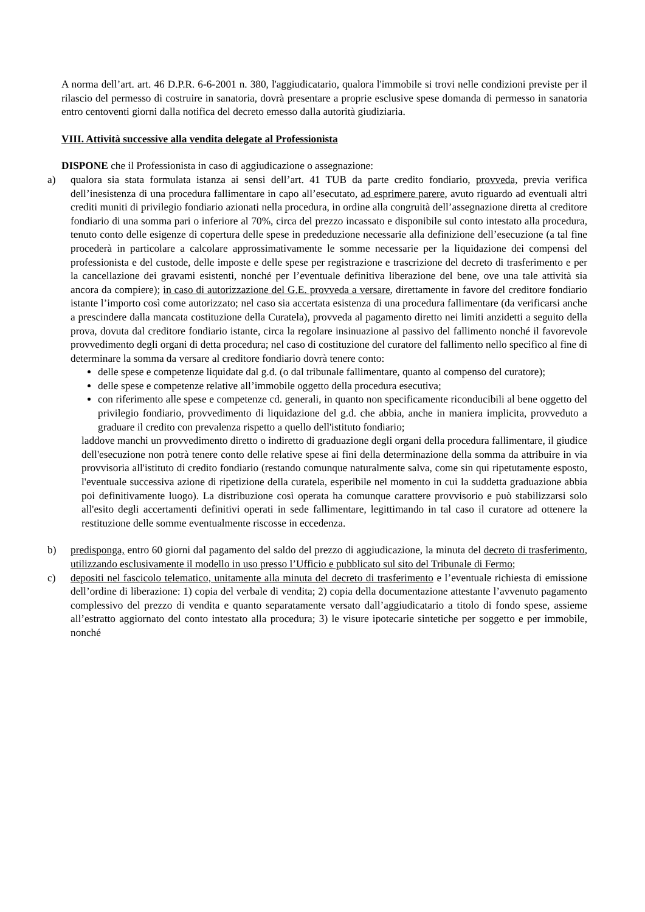A norma dell’art. art. 46 D.P.R. 6-6-2001 n. 380, l'aggiudicatario, qualora l'immobile si trovi nelle condizioni previste per il rilascio del permesso di costruire in sanatoria, dovrà presentare a proprie esclusive spese domanda di permesso in sanatoria entro centoventi giorni dalla notifica del decreto emesso dalla autorità giudiziaria.
VIII. Attività successive alla vendita delegate al Professionista
DISPONE che il Professionista in caso di aggiudicazione o assegnazione:
a) qualora sia stata formulata istanza ai sensi dell’art. 41 TUB da parte credito fondiario, provveda, previa verifica dell’inesistenza di una procedura fallimentare in capo all’esecutato, ad esprimere parere, avuto riguardo ad eventuali altri crediti muniti di privilegio fondiario azionati nella procedura, in ordine alla congruità dell’assegnazione diretta al creditore fondiario di una somma pari o inferiore al 70%, circa del prezzo incassato e disponibile sul conto intestato alla procedura, tenuto conto delle esigenze di copertura delle spese in prededuzione necessarie alla definizione dell’esecuzione (a tal fine procederà in particolare a calcolare approssimativamente le somme necessarie per la liquidazione dei compensi del professionista e del custode, delle imposte e delle spese per registrazione e trascrizione del decreto di trasferimento e per la cancellazione dei gravami esistenti, nonché per l’eventuale definitiva liberazione del bene, ove una tale attività sia ancora da compiere); in caso di autorizzazione del G.E. provveda a versare, direttamente in favore del creditore fondiario istante l’importo così come autorizzato; nel caso sia accertata esistenza di una procedura fallimentare (da verificarsi anche a prescindere dalla mancata costituzione della Curatela), provveda al pagamento diretto nei limiti anzidetti a seguito della prova, dovuta dal creditore fondiario istante, circa la regolare insinuazione al passivo del fallimento nonché il favorevole provvedimento degli organi di detta procedura; nel caso di costituzione del curatore del fallimento nello specifico al fine di determinare la somma da versare al creditore fondiario dovrà tenere conto:
delle spese e competenze liquidate dal g.d. (o dal tribunale fallimentare, quanto al compenso del curatore);
delle spese e competenze relative all’immobile oggetto della procedura esecutiva;
con riferimento alle spese e competenze cd. generali, in quanto non specificamente riconducibili al bene oggetto del privilegio fondiario, provvedimento di liquidazione del g.d. che abbia, anche in maniera implicita, provveduto a graduare il credito con prevalenza rispetto a quello dell'istituto fondiario;
laddove manchi un provvedimento diretto o indiretto di graduazione degli organi della procedura fallimentare, il giudice dell'esecuzione non potrà tenere conto delle relative spese ai fini della determinazione della somma da attribuire in via provvisoria all'istituto di credito fondiario (restando comunque naturalmente salva, come sin qui ripetutamente esposto, l'eventuale successiva azione di ripetizione della curatela, esperibile nel momento in cui la suddetta graduazione abbia poi definitivamente luogo). La distribuzione così operata ha comunque carattere provvisorio e può stabilizzarsi solo all'esito degli accertamenti definitivi operati in sede fallimentare, legittimando in tal caso il curatore ad ottenere la restituzione delle somme eventualmente riscosse in eccedenza.
b) predisponga, entro 60 giorni dal pagamento del saldo del prezzo di aggiudicazione, la minuta del decreto di trasferimento, utilizzando esclusivamente il modello in uso presso l’Ufficio e pubblicato sul sito del Tribunale di Fermo;
c) depositi nel fascicolo telematico, unitamente alla minuta del decreto di trasferimento e l’eventuale richiesta di emissione dell’ordine di liberazione: 1) copia del verbale di vendita; 2) copia della documentazione attestante l’avvenuto pagamento complessivo del prezzo di vendita e quanto separatamente versato dall’aggiudicatario a titolo di fondo spese, assieme all’estratto aggiornato del conto intestato alla procedura; 3) le visure ipotecarie sintetiche per soggetto e per immobile, nonché